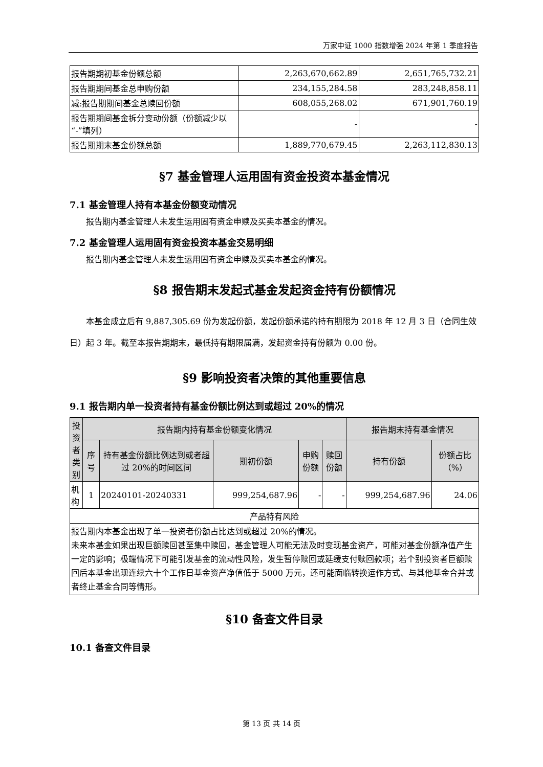万家中证 1000 指数增强 2024 年第 1 季度报告
| 报告期期初基金份额总额 | 2,263,670,662.89 | 2,651,765,732.21 |
| 报告期期间基金总申购份额 | 234,155,284.58 | 283,248,858.11 |
| 减:报告期期间基金总赎回份额 | 608,055,268.02 | 671,901,760.19 |
| 报告期期间基金拆分变动份额（份额减少以“-”填列） | - | - |
| 报告期期末基金份额总额 | 1,889,770,679.45 | 2,263,112,830.13 |
§7 基金管理人运用固有资金投资本基金情况
7.1 基金管理人持有本基金份额变动情况
报告期内基金管理人未发生运用固有资金申赎及买卖本基金的情况。
7.2 基金管理人运用固有资金投资本基金交易明细
报告期内基金管理人未发生运用固有资金申赎及买卖本基金的情况。
§8 报告期末发起式基金发起资金持有份额情况
本基金成立后有 9,887,305.69 份为发起份额，发起份额承诺的持有期限为 2018 年 12 月 3 日（合同生效日）起 3 年。截至本报告期期末，最低持有期限届满，发起资金持有份额为 0.00 份。
§9 影响投资者决策的其他重要信息
9.1 报告期内单一投资者持有基金份额比例达到或超过 20%的情况
| 投资者类别 | 报告期内持有基金份额变化情况 | | | | | 报告期末持有基金情况 | |
| --- | --- | --- | --- | --- | --- | --- | --- |
| | 序号 | 持有基金份额比例达到或者超过 20%的时间区间 | 期初份额 | 申购份额 | 赎回份额 | 持有份额 | 份额占比（%） |
| 机构 | 1 | 20240101-20240331 | 999,254,687.96 | - | - | 999,254,687.96 | 24.06 |
| 产品特有风险 | | | | | | | |
| 报告期内本基金出现了单一投资者份额占比达到或超过 20%的情况。 未来本基金如果出现巨额赎回甚至集中赎回，基金管理人可能无法及时变现基金资产，可能对基金份额净值产生一定的影响；极端情况下可能引发基金的流动性风险，发生暂停赎回或延缓支付赎回款项；若个别投资者巨额赎回后本基金出现连续六十个工作日基金资产净值低于 5000 万元，还可能面临转换运作方式、与其他基金合并或者终止基金合同等情形。 | | | | | | | |
§10 备查文件目录
10.1 备查文件目录
第 13 页 共 14 页